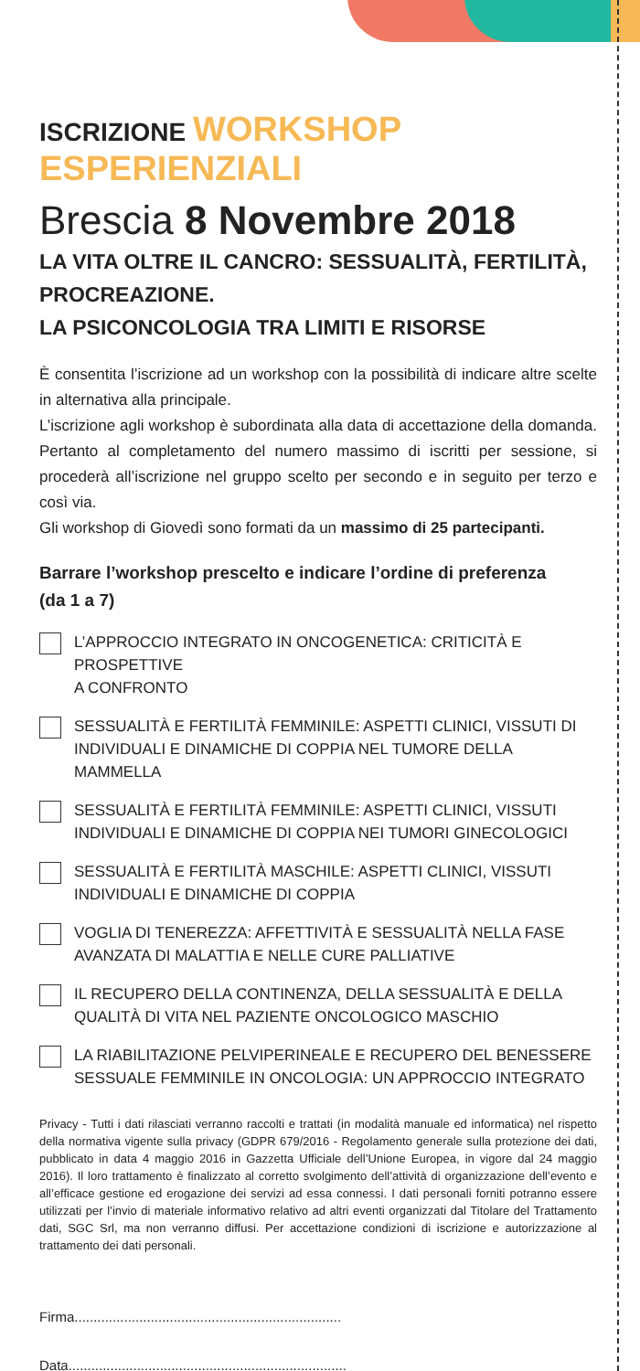ISCRIZIONE WORKSHOP ESPERIENZIALI
Brescia 8 Novembre 2018
LA VITA OLTRE IL CANCRO: SESSUALITÀ, FERTILITÀ, PROCREAZIONE.
LA PSICONCOLOGIA TRA LIMITI E RISORSE
È consentita l’iscrizione ad un workshop con la possibilità di indicare altre scelte in alternativa alla principale.
L’iscrizione agli workshop è subordinata alla data di accettazione della domanda. Pertanto al completamento del numero massimo di iscritti per sessione, si procederà all’iscrizione nel gruppo scelto per secondo e in seguito per terzo e così via.
Gli workshop di Giovedì sono formati da un massimo di 25 partecipanti.
Barrare l’workshop prescelto e indicare l’ordine di preferenza
(da 1 a 7)
L’APPROCCIO INTEGRATO IN ONCOGENETICA: CRITICITÀ E PROSPETTIVE
A CONFRONTO
SESSUALITÀ E FERTILITÀ FEMMINILE: ASPETTI CLINICI, VISSUTI DI INDIVIDUALI E DINAMICHE DI COPPIA NEL TUMORE DELLA MAMMELLA
SESSUALITÀ E FERTILITÀ FEMMINILE: ASPETTI CLINICI, VISSUTI INDIVIDUALI E DINAMICHE DI COPPIA NEI TUMORI GINECOLOGICI
SESSUALITÀ E FERTILITÀ MASCHILE: ASPETTI CLINICI, VISSUTI INDIVIDUALI E DINAMICHE DI COPPIA
VOGLIA DI TENEREZZA: AFFETTIVITÀ E SESSUALITÀ NELLA FASE AVANZATA DI MALATTIA E NELLE CURE PALLIATIVE
IL RECUPERO DELLA CONTINENZA, DELLA SESSUALITÀ E DELLA QUALITÀ DI VITA NEL PAZIENTE ONCOLOGICO MASCHIO
LA RIABILITAZIONE PELVIPERINEALE E RECUPERO DEL BENESSERE SESSUALE FEMMINILE IN ONCOLOGIA: UN APPROCCIO INTEGRATO
Privacy - Tutti i dati rilasciati verranno raccolti e trattati (in modalità manuale ed informatica) nel rispetto della normativa vigente sulla privacy (GDPR 679/2016 - Regolamento generale sulla protezione dei dati, pubblicato in data 4 maggio 2016 in Gazzetta Ufficiale dell’Unione Europea, in vigore dal 24 maggio 2016). Il loro trattamento è finalizzato al corretto svolgimento dell’attività di organizzazione dell’evento e all’efficace gestione ed erogazione dei servizi ad essa connessi. I dati personali forniti potranno essere utilizzati per l’invio di materiale informativo relativo ad altri eventi organizzati dal Titolare del Trattamento dati, SGC Srl, ma non verranno diffusi. Per accettazione condizioni di iscrizione e autorizzazione al trattamento dei dati personali.
Firma......................................................................
Data.........................................................................